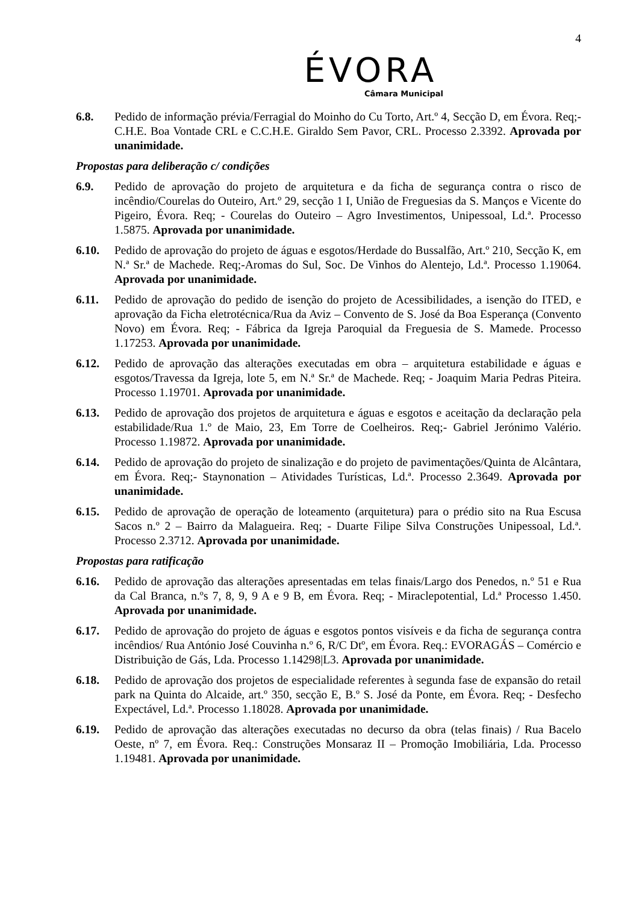4
ÉVORA
Câmara Municipal
6.8. Pedido de informação prévia/Ferragial do Moinho do Cu Torto, Art.º 4, Secção D, em Évora. Req;- C.H.E. Boa Vontade CRL e C.C.H.E. Giraldo Sem Pavor, CRL. Processo 2.3392. Aprovada por unanimidade.
Propostas para deliberação c/ condições
6.9. Pedido de aprovação do projeto de arquitetura e da ficha de segurança contra o risco de incêndio/Courelas do Outeiro, Art.º 29, secção 1 I, União de Freguesias da S. Manços e Vicente do Pigeiro, Évora. Req; - Courelas do Outeiro – Agro Investimentos, Unipessoal, Ld.ª. Processo 1.5875. Aprovada por unanimidade.
6.10. Pedido de aprovação do projeto de águas e esgotos/Herdade do Bussalfão, Art.º 210, Secção K, em N.ª Sr.ª de Machede. Req;-Aromas do Sul, Soc. De Vinhos do Alentejo, Ld.ª. Processo 1.19064. Aprovada por unanimidade.
6.11. Pedido de aprovação do pedido de isenção do projeto de Acessibilidades, a isenção do ITED, e aprovação da Ficha eletrotécnica/Rua da Aviz – Convento de S. José da Boa Esperança (Convento Novo) em Évora. Req; - Fábrica da Igreja Paroquial da Freguesia de S. Mamede. Processo 1.17253. Aprovada por unanimidade.
6.12. Pedido de aprovação das alterações executadas em obra – arquitetura estabilidade e águas e esgotos/Travessa da Igreja, lote 5, em N.ª Sr.ª de Machede. Req; - Joaquim Maria Pedras Piteira. Processo 1.19701. Aprovada por unanimidade.
6.13. Pedido de aprovação dos projetos de arquitetura e águas e esgotos e aceitação da declaração pela estabilidade/Rua 1.º de Maio, 23, Em Torre de Coelheiros. Req;- Gabriel Jerónimo Valério. Processo 1.19872. Aprovada por unanimidade.
6.14. Pedido de aprovação do projeto de sinalização e do projeto de pavimentações/Quinta de Alcântara, em Évora. Req;- Staynonation – Atividades Turísticas, Ld.ª. Processo 2.3649. Aprovada por unanimidade.
6.15. Pedido de aprovação de operação de loteamento (arquitetura) para o prédio sito na Rua Escusa Sacos n.º 2 – Bairro da Malagueira. Req; - Duarte Filipe Silva Construções Unipessoal, Ld.ª. Processo 2.3712. Aprovada por unanimidade.
Propostas para ratificação
6.16. Pedido de aprovação das alterações apresentadas em telas finais/Largo dos Penedos, n.º 51 e Rua da Cal Branca, n.ºs 7, 8, 9, 9 A e 9 B, em Évora. Req; - Miraclepotential, Ld.ª Processo 1.450. Aprovada por unanimidade.
6.17. Pedido de aprovação do projeto de águas e esgotos pontos visíveis e da ficha de segurança contra incêndios/ Rua António José Couvinha n.º 6, R/C Dtº, em Évora. Req.: EVORAGÁS – Comércio e Distribuição de Gás, Lda. Processo 1.14298|L3. Aprovada por unanimidade.
6.18. Pedido de aprovação dos projetos de especialidade referentes à segunda fase de expansão do retail park na Quinta do Alcaide, art.º 350, secção E, B.º S. José da Ponte, em Évora. Req; - Desfecho Expectável, Ld.ª. Processo 1.18028. Aprovada por unanimidade.
6.19. Pedido de aprovação das alterações executadas no decurso da obra (telas finais) / Rua Bacelo Oeste, nº 7, em Évora. Req.: Construções Monsaraz II – Promoção Imobiliária, Lda. Processo 1.19481. Aprovada por unanimidade.